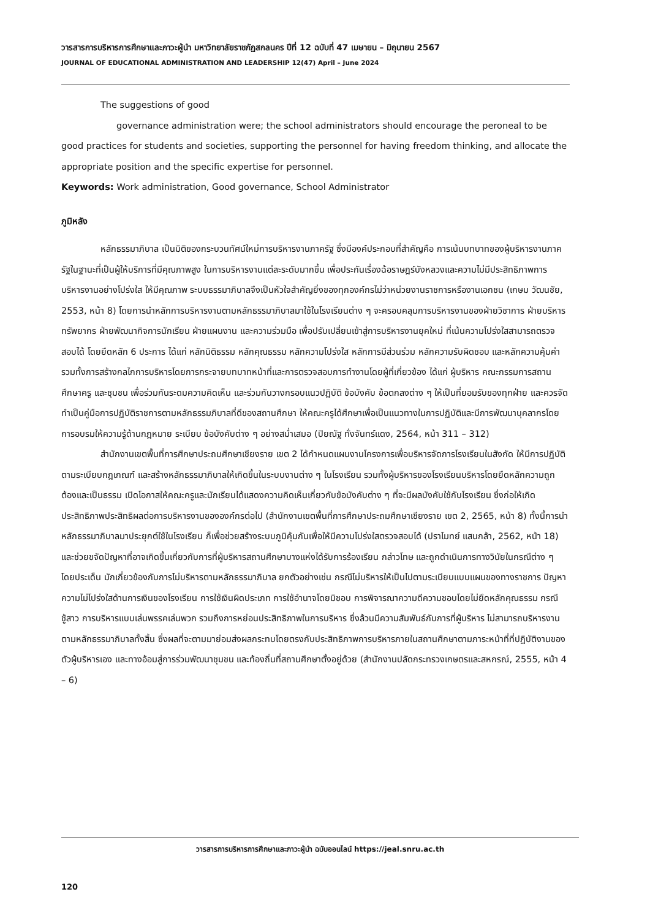วารสารการบริหารการศึกษาและภาวะผู้นำ มหาวิทยาลัยราชภัฏสกลนคร ปีที่ 12 ฉบับที่ 47 เมษายน – มิถุนายน 2567
JOURNAL OF EDUCATIONAL ADMINISTRATION AND LEADERSHIP 12(47) April – June 2024
The suggestions of good
governance administration were; the school administrators should encourage the peroneal to be good practices for students and societies, supporting the personnel for having freedom thinking, and allocate the appropriate position and the specific expertise for personnel.
Keywords: Work administration, Good governance, School Administrator
ภูมิหลัง
หลักธรรมาภิบาล เป็นมิติของกระบวนทัศน์ใหม่การบริหารงานภาครัฐ ซึ่งมีองค์ประกอบที่สำคัญคือ การเน้นบทบาทของผู้บริหารงานภาครัฐในฐานะที่เป็นผู้ให้บริการที่มีคุณภาพสูง ในการบริหารงานแต่ละระดับมากขึ้น เพื่อประกันเรื่องฉ้อราษฎร์บังหลวงและความไม่มีประสิทธิภาพการบริหารงานอย่างโปร่งใส ให้มีคุณภาพ ระบบธรรมาภิบาลจึงเป็นหัวใจสำคัญยิ่งของทุกองค์กรไม่ว่าหน่วยงานราชการหรืองานเอกชน (เกษม วัฒนชัย, 2553, หน้า 8) โดยการนำหลักการบริหารงานตามหลักธรรมาภิบาลมาใช้ในโรงเรียนต่าง ๆ จะครอบคลุมการบริหารงานของฝ่ายวิชาการ ฝ่ายบริหารทรัพยากร ฝ่ายพัฒนากิจการนักเรียน ฝ่ายแผนงาน และความร่วมมือ เพื่อปรับเปลี่ยนเข้าสู่การบริหารงานยุคใหม่ ที่เน้นความโปร่งใสสามารถตรวจสอบได้ โดยยึดหลัก 6 ประการ ได้แก่ หลักนิติธรรม หลักคุณธรรม หลักความโปร่งใส หลักการมีส่วนร่วม หลักความรับผิดชอบ และหลักความคุ้มค่า รวมทั้งการสร้างกลไกการบริหารโดยการกระจายบทบาทหน้าที่และการตรวจสอบการทำงานโดยผู้ที่เกี่ยวข้อง ได้แก่ ผู้บริหาร คณะกรรมการสถานศึกษาครู และชุมชน เพื่อร่วมกันระดมความคิดเห็น และร่วมกันวางกรอบแนวปฏิบัติ ข้อบังคับ ข้อตกลงต่าง ๆ ให้เป็นที่ยอมรับของทุกฝ่าย และควรจัดทำเป็นคู่มือการปฏิบัติราชการตามหลักธรรมภิบาลที่ดีของสถานศึกษา ให้คณะครูได้ศึกษาเพื่อเป็นแนวทางในการปฏิบัติและมีการพัฒนาบุคลากรโดยการอบรมให้ความรู้ด้านกฎหมาย ระเบียบ ข้อบังคับต่าง ๆ อย่างสม่ำเสมอ (ปิยณัฐ ทั่งจันทร์แดง, 2564, หน้า 311 – 312)
สำนักงานเขตพื้นที่การศึกษาประถมศึกษาเชียงราย เขต 2 ได้กำหนดแผนงานโครงการเพื่อบริหารจัดการโรงเรียนในสังกัด ให้มีการปฏิบัติตามระเบียบกฎเกณฑ์ และสร้างหลักธรรมาภิบาลให้เกิดขึ้นในระบบงานต่าง ๆ ในโรงเรียน รวมทั้งผู้บริหารของโรงเรียนบริหารโดยยึดหลักความถูกต้องและเป็นธรรม เปิดโอกาสให้คณะครูและนักเรียนได้แสดงความคิดเห็นเกี่ยวกับข้อบังคับต่าง ๆ ที่จะมีผลบังคับใช้กับโรงเรียน ซึ่งก่อให้เกิดประสิทธิภาพประสิทธิผลต่อการบริหารงานขององค์กรต่อไป (สำนักงานเขตพื้นที่การศึกษาประถมศึกษาเชียงราย เขต 2, 2565, หน้า 8) ทั้งนี้การนำหลักธรรมาภิบาลมาประยุกต์ใช้ในโรงเรียน ก็เพื่อช่วยสร้างระบบภูมิคุ้มกันเพื่อให้มีความโปร่งใสตรวจสอบได้ (ปราโมทย์ แสนกล้า, 2562, หน้า 18) และช่วยขจัดปัญหาที่อาจเกิดขึ้นเกี่ยวกับการที่ผู้บริหารสถานศึกษาบางแห่งได้รับการร้องเรียน กล่าวโทษ และถูกดำเนินการทางวินัยในกรณีต่าง ๆ โดยประเด็น มักเกี่ยวข้องกับการไม่บริหารตามหลักธรรมาภิบาล ยกตัวอย่างเช่น กรณีไม่บริหารให้เป็นไปตามระเบียบแบบแผนของทางราชการ ปัญหาความไม่โปร่งใสด้านการเงินของโรงเรียน การใช้เงินผิดประเภท การใช้อำนาจโดยมิชอบ การพิจารณาความดีความชอบโดยไม่ยึดหลักคุณธรรม กรณีชู้สาว การบริหารแบบเล่นพรรคเล่นพวก รวมถึงการหย่อนประสิทธิภาพในการบริหาร ซึ่งล้วนมีความสัมพันธ์กับการที่ผู้บริหาร ไม่สามารถบริหารงานตามหลักธรรมาภิบาลทั้งสิ้น ซึ่งผลที่จะตามมาย่อมส่งผลกระทบโดยตรงกับประสิทธิภาพการบริหารภายในสถานศึกษาตามภาระหน้าที่ที่ปฏิบัติงานของตัวผู้บริหารเอง และทางอ้อมสู่การร่วมพัฒนาชุมชน และท้องถิ่นที่สถานศึกษาตั้งอยู่ด้วย (สำนักงานปลัดกระทรวงเกษตรและสหกรณ์, 2555, หน้า 4 – 6)
วารสารการบริหารการศึกษาและภาวะผู้นำ ฉบับออนไลน์ https://jeal.snru.ac.th
120